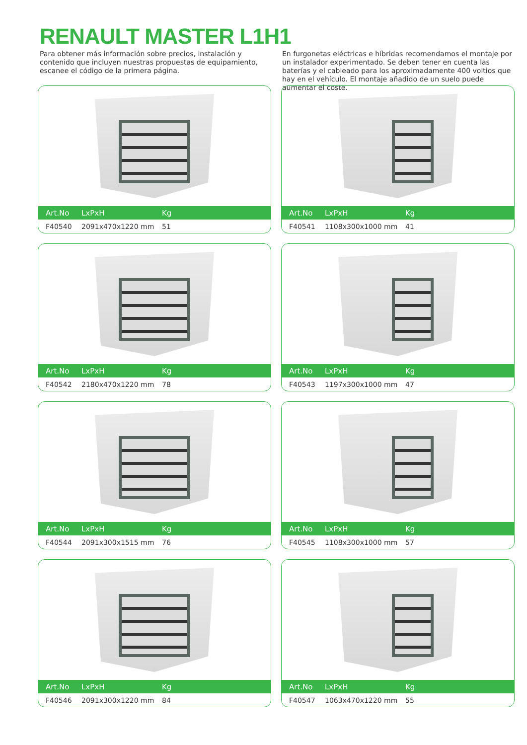RENAULT MASTER L1H1
Para obtener más información sobre precios, instalación y contenido que incluyen nuestras propuestas de equipamiento, escanee el código de la primera página.
En furgonetas eléctricas e híbridas recomendamos el montaje por un instalador experimentado. Se deben tener en cuenta las baterías y el cableado para los aproximadamente 400 voltios que hay en el vehículo. El montaje añadido de un suelo puede aumentar el coste.
| Art.No | LxPxH | Kg |
| --- | --- | --- |
| F40540 | 2091x470x1220 mm | 51 |
| Art.No | LxPxH | Kg |
| --- | --- | --- |
| F40541 | 1108x300x1000 mm | 41 |
| Art.No | LxPxH | Kg |
| --- | --- | --- |
| F40542 | 2180x470x1220 mm | 78 |
| Art.No | LxPxH | Kg |
| --- | --- | --- |
| F40543 | 1197x300x1000 mm | 47 |
| Art.No | LxPxH | Kg |
| --- | --- | --- |
| F40544 | 2091x300x1515 mm | 76 |
| Art.No | LxPxH | Kg |
| --- | --- | --- |
| F40545 | 1108x300x1000 mm | 57 |
| Art.No | LxPxH | Kg |
| --- | --- | --- |
| F40546 | 2091x300x1220 mm | 84 |
| Art.No | LxPxH | Kg |
| --- | --- | --- |
| F40547 | 1063x470x1220 mm | 55 |